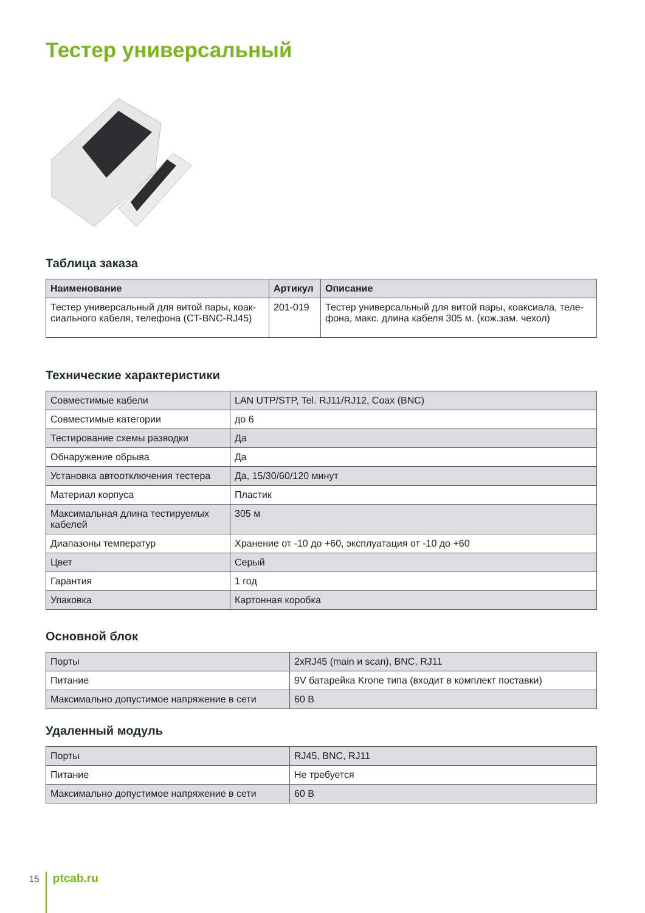Тестер универсальный
Таблица заказа
| Наименование | Артикул | Описание |
| --- | --- | --- |
| Тестер универсальный для витой пары, коак-сиального кабеля, телефона (CT-BNC-RJ45) | 201-019 | Тестер универсальный для витой пары, коаксиала, теле-фона, макс. длина кабеля 305 м. (кож.зам. чехол) |
Технические характеристики
| Совместимые кабели | LAN UTP/STP, Tel. RJ11/RJ12, Coax (BNC) |
| Совместимые категории | до 6 |
| Тестирование схемы разводки | Да |
| Обнаружение обрыва | Да |
| Установка автоотключения тестера | Да, 15/30/60/120 минут |
| Материал корпуса | Пластик |
| Максимальная длина тестируемых кабелей | 305 м |
| Диапазоны температур | Хранение от -10 до +60, эксплуатация от -10 до +60 |
| Цвет | Серый |
| Гарантия | 1 год |
| Упаковка | Картонная коробка |
Основной блок
| Порты | 2xRJ45 (main и scan), BNC, RJ11 |
| Питание | 9V батарейка Krone типа (входит в комплект поставки) |
| Максимально допустимое напряжение в сети | 60 В |
Удаленный модуль
| Порты | RJ45, BNC, RJ11 |
| Питание | Не требуется |
| Максимально допустимое напряжение в сети | 60 В |
15 ptcab.ru